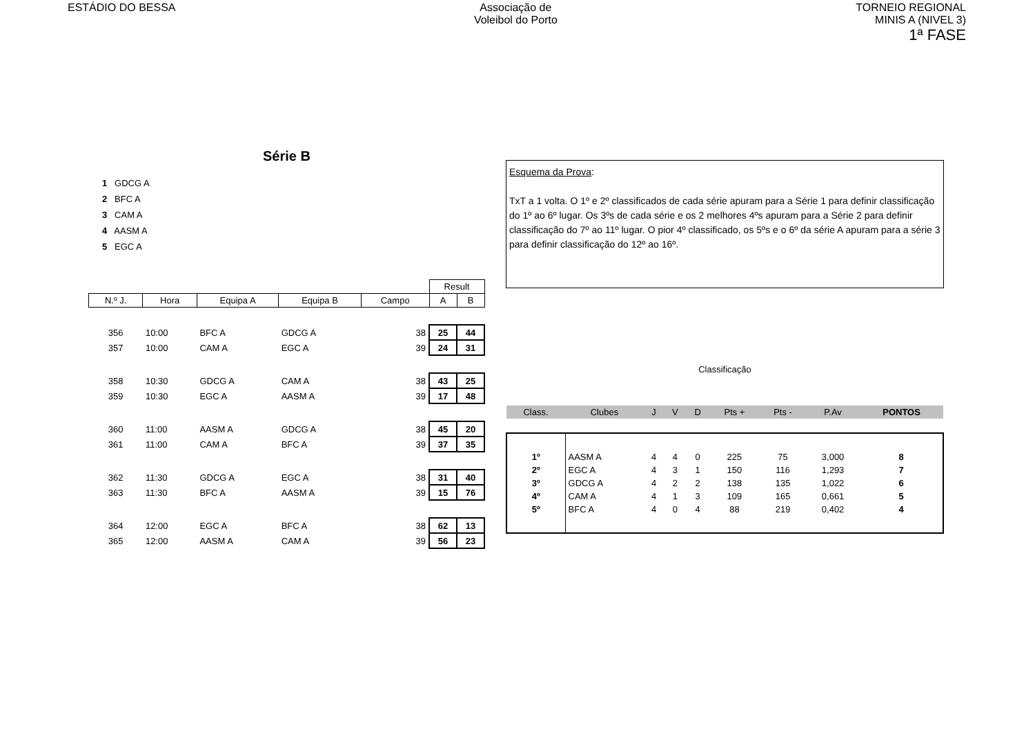ESTÁDIO DO BESSA Associação de
Voleibol do Porto
TORNEIO REGIONAL
MINIS A (NIVEL 3)
1ª FASE
Série B
1 GDCG A
2 BFC A
3 CAM A
4 AASM A
5 EGC A
| | | | | | Result | |
| --- | --- | --- | --- | --- | --- | --- |
| N.º J. | Hora | Equipa A | Equipa B | Campo | A | B |
| 356 | 10:00 | BFC A | GDCG A | 38 | 25 | 44 |
| 357 | 10:00 | CAM A | EGC A | 39 | 24 | 31 |
| 358 | 10:30 | GDCG A | CAM A | 38 | 43 | 25 |
| 359 | 10:30 | EGC A | AASM A | 39 | 17 | 48 |
| 360 | 11:00 | AASM A | GDCG A | 38 | 45 | 20 |
| 361 | 11:00 | CAM A | BFC A | 39 | 37 | 35 |
| 362 | 11:30 | GDCG A | EGC A | 38 | 31 | 40 |
| 363 | 11:30 | BFC A | AASM A | 39 | 15 | 76 |
| 364 | 12:00 | EGC A | BFC A | 38 | 62 | 13 |
| 365 | 12:00 | AASM A | CAM A | 39 | 56 | 23 |
Esquema da Prova:
TxT a 1 volta. O 1º e 2º classificados de cada série apuram para a Série 1 para definir classificação do 1º ao 6º lugar. Os 3ºs de cada série e os 2 melhores 4ºs apuram para a Série 2 para definir classificação do 7º ao 11º lugar. O pior 4º classificado, os 5ºs e o 6º da série A apuram para a série 3 para definir classificação do 12º ao 16º.
Classificação
| Class. | Clubes | J | V | D | Pts + | Pts - | P.Av | PONTOS |
| --- | --- | --- | --- | --- | --- | --- | --- | --- |
| 1º | AASM A | 4 | 4 | 0 | 225 | 75 | 3,000 | 8 |
| 2º | EGC A | 4 | 3 | 1 | 150 | 116 | 1,293 | 7 |
| 3º | GDCG A | 4 | 2 | 2 | 138 | 135 | 1,022 | 6 |
| 4º | CAM A | 4 | 1 | 3 | 109 | 165 | 0,661 | 5 |
| 5º | BFC A | 4 | 0 | 4 | 88 | 219 | 0,402 | 4 |